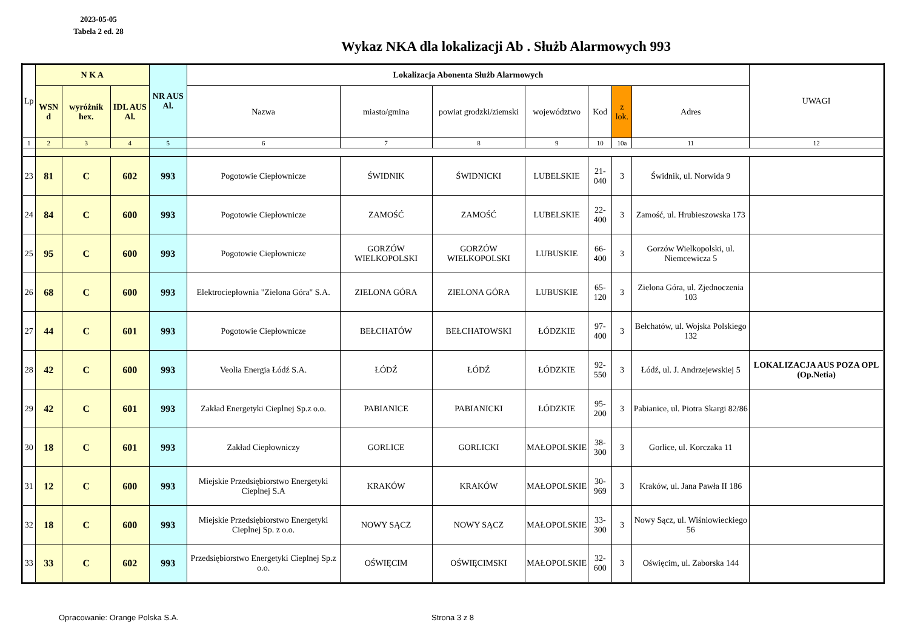2023-05-05
Tabela 2 ed. 28
Wykaz NKA dla lokalizacji Ab . Służb Alarmowych 993
| Lp | N K A | | | NR AUS Al. | Lokalizacja Abonenta Służb Alarmowych | | | | | | | UWAGI |
| --- | --- | --- | --- | --- | --- | --- | --- | --- | --- | --- | --- | --- |
| | WSN d | wyróżnik hex. | IDL AUS Al. | | Nazwa | miasto/gmina | powiat grodzki/ziemski | województwo | Kod | z lok. | Adres | |
| 1 | 2 | 3 | 4 | 5 | 6 | 7 | 8 | 9 | 10 | 10a | 11 | 12 |
| 23 | 81 | C | 602 | 993 | Pogotowie Ciepłownicze | ŚWIDNIK | ŚWIDNICKI | LUBELSKIE | 21-040 | 3 | Świdnik, ul. Norwida 9 | |
| 24 | 84 | C | 600 | 993 | Pogotowie Ciepłownicze | ZAMOŚĆ | ZAMOŚĆ | LUBELSKIE | 22-400 | 3 | Zamość, ul. Hrubieszowska 173 | |
| 25 | 95 | C | 600 | 993 | Pogotowie Ciepłownicze | GORZÓW WIELKOPOLSKI | GORZÓW WIELKOPOLSKI | LUBUSKIE | 66-400 | 3 | Gorzów Wielkopolski, ul. Niemcewicza 5 | |
| 26 | 68 | C | 600 | 993 | Elektrociepłownia "Zielona Góra" S.A. | ZIELONA GÓRA | ZIELONA GÓRA | LUBUSKIE | 65-120 | 3 | Zielona Góra, ul. Zjednoczenia 103 | |
| 27 | 44 | C | 601 | 993 | Pogotowie Ciepłownicze | BEŁCHATÓW | BEŁCHATOWSKI | ŁÓDZKIE | 97-400 | 3 | Bełchatów, ul. Wojska Polskiego 132 | |
| 28 | 42 | C | 600 | 993 | Veolia Energia Łódź S.A. | ŁÓDŹ | ŁÓDŹ | ŁÓDZKIE | 92-550 | 3 | Łódź, ul. J. Andrzejewskiej 5 | LOKALIZACJA AUS POZA OPL (Op.Netia) |
| 29 | 42 | C | 601 | 993 | Zakład Energetyki Cieplnej Sp.z o.o. | PABIANICE | PABIANICKI | ŁÓDZKIE | 95-200 | 3 | Pabianice, ul. Piotra Skargi 82/86 | |
| 30 | 18 | C | 601 | 993 | Zakład Ciepłowniczy | GORLICE | GORLICKI | MAŁOPOLSKIE | 38-300 | 3 | Gorlice, ul. Korczaka 11 | |
| 31 | 12 | C | 600 | 993 | Miejskie Przedsiębiorstwo Energetyki Cieplnej S.A | KRAKÓW | KRAKÓW | MAŁOPOLSKIE | 30-969 | 3 | Kraków, ul. Jana Pawła II 186 | |
| 32 | 18 | C | 600 | 993 | Miejskie Przedsiębiorstwo Energetyki Cieplnej Sp. z o.o. | NOWY SĄCZ | NOWY SĄCZ | MAŁOPOLSKIE | 33-300 | 3 | Nowy Sącz, ul. Wiśniowieckiego 56 | |
| 33 | 33 | C | 602 | 993 | Przedsiębiorstwo Energetyki Cieplnej Sp.z o.o. | OŚWIĘCIM | OŚWIĘCIMSKI | MAŁOPOLSKIE | 32-600 | 3 | Oświęcim, ul. Zaborska 144 | |
Opracowanie: Orange Polska S.A. Strona 3 z 8